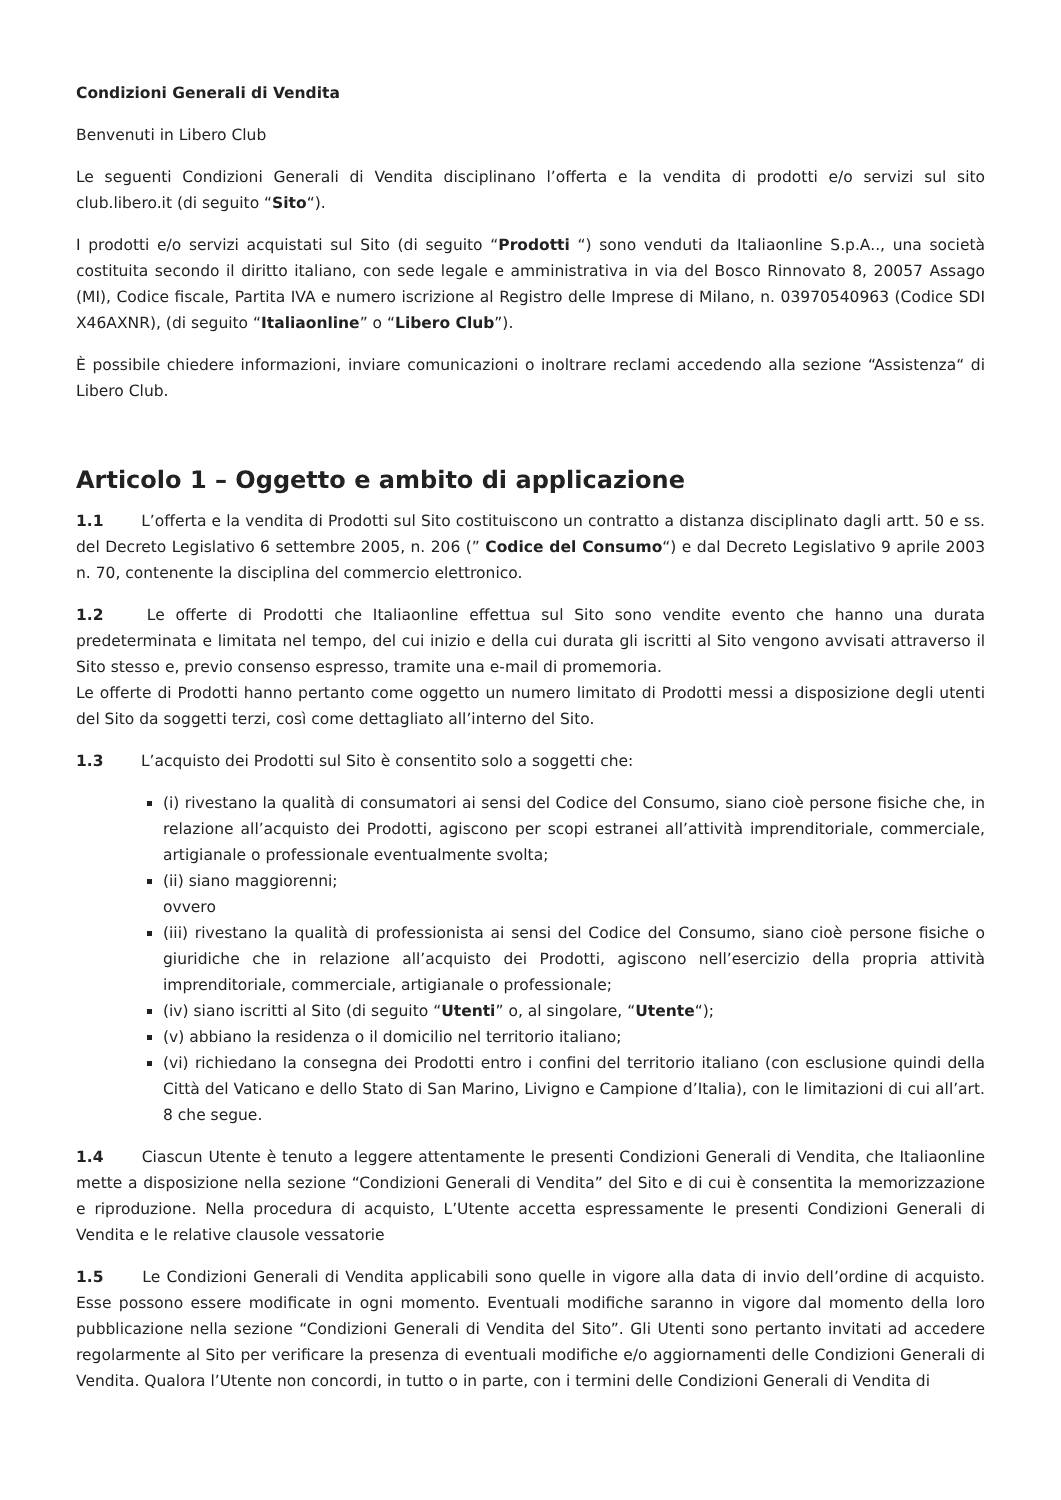Condizioni Generali di Vendita
Benvenuti in Libero Club
Le seguenti Condizioni Generali di Vendita disciplinano l’offerta e la vendita di prodotti e/o servizi sul sito club.libero.it (di seguito “Sito“).
I prodotti e/o servizi acquistati sul Sito (di seguito “Prodotti “) sono venduti da Italiaonline S.p.A.., una società costituita secondo il diritto italiano, con sede legale e amministrativa in via del Bosco Rinnovato 8, 20057 Assago (MI), Codice fiscale, Partita IVA e numero iscrizione al Registro delle Imprese di Milano, n. 03970540963 (Codice SDI X46AXNR), (di seguito “Italiaonline” o “Libero Club”).
È possibile chiedere informazioni, inviare comunicazioni o inoltrare reclami accedendo alla sezione “Assistenza“ di Libero Club.
Articolo 1 – Oggetto e ambito di applicazione
1.1 L’offerta e la vendita di Prodotti sul Sito costituiscono un contratto a distanza disciplinato dagli artt. 50 e ss. del Decreto Legislativo 6 settembre 2005, n. 206 (” Codice del Consumo“) e dal Decreto Legislativo 9 aprile 2003 n. 70, contenente la disciplina del commercio elettronico.
1.2 Le offerte di Prodotti che Italiaonline effettua sul Sito sono vendite evento che hanno una durata predeterminata e limitata nel tempo, del cui inizio e della cui durata gli iscritti al Sito vengono avvisati attraverso il Sito stesso e, previo consenso espresso, tramite una e-mail di promemoria.
Le offerte di Prodotti hanno pertanto come oggetto un numero limitato di Prodotti messi a disposizione degli utenti del Sito da soggetti terzi, così come dettagliato all’interno del Sito.
1.3 L’acquisto dei Prodotti sul Sito è consentito solo a soggetti che:
(i) rivestano la qualità di consumatori ai sensi del Codice del Consumo, siano cioè persone fisiche che, in relazione all’acquisto dei Prodotti, agiscono per scopi estranei all’attività imprenditoriale, commerciale, artigianale o professionale eventualmente svolta;
(ii) siano maggiorenni;
ovvero
(iii) rivestano la qualità di professionista ai sensi del Codice del Consumo, siano cioè persone fisiche o giuridiche che in relazione all’acquisto dei Prodotti, agiscono nell’esercizio della propria attività imprenditoriale, commerciale, artigianale o professionale;
(iv) siano iscritti al Sito (di seguito “Utenti” o, al singolare, “Utente“);
(v) abbiano la residenza o il domicilio nel territorio italiano;
(vi) richiedano la consegna dei Prodotti entro i confini del territorio italiano (con esclusione quindi della Città del Vaticano e dello Stato di San Marino, Livigno e Campione d’Italia), con le limitazioni di cui all’art. 8 che segue.
1.4 Ciascun Utente è tenuto a leggere attentamente le presenti Condizioni Generali di Vendita, che Italiaonline mette a disposizione nella sezione “Condizioni Generali di Vendita” del Sito e di cui è consentita la memorizzazione e riproduzione. Nella procedura di acquisto, L’Utente accetta espressamente le presenti Condizioni Generali di Vendita e le relative clausole vessatorie
1.5 Le Condizioni Generali di Vendita applicabili sono quelle in vigore alla data di invio dell’ordine di acquisto. Esse possono essere modificate in ogni momento. Eventuali modifiche saranno in vigore dal momento della loro pubblicazione nella sezione “Condizioni Generali di Vendita del Sito”. Gli Utenti sono pertanto invitati ad accedere regolarmente al Sito per verificare la presenza di eventuali modifiche e/o aggiornamenti delle Condizioni Generali di Vendita. Qualora l’Utente non concordi, in tutto o in parte, con i termini delle Condizioni Generali di Vendita di